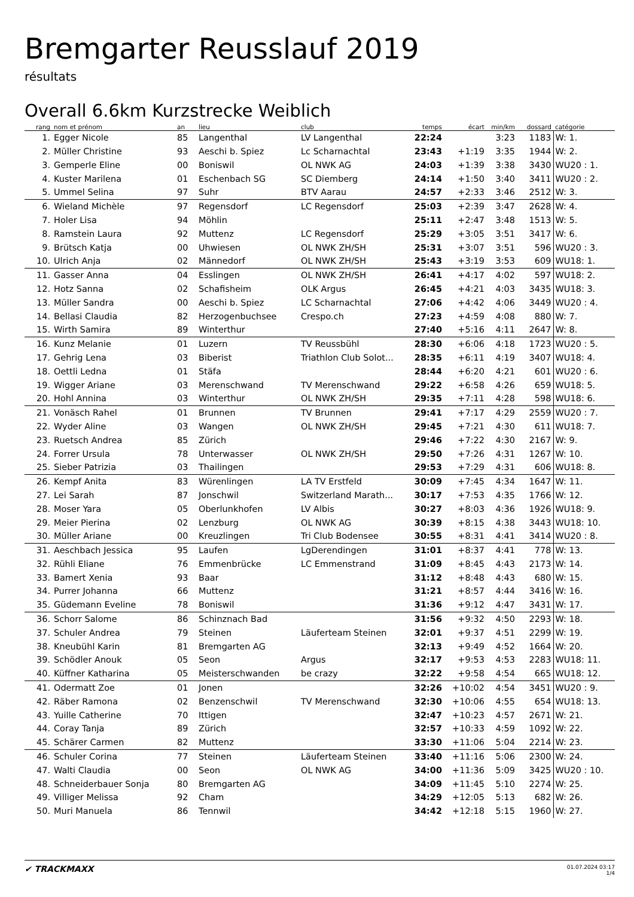Bremgarter Reusslauf 2019
résultats
Overall 6.6km Kurzstrecke Weiblich
| rang | nom et prénom | an | lieu | club | temps | écart | min/km | dossard | catégorie |
| --- | --- | --- | --- | --- | --- | --- | --- | --- | --- |
| 1. | Egger Nicole | 85 | Langenthal | LV Langenthal | 22:24 | | 3:23 | 1183 | W: 1. |
| 2. | Müller Christine | 93 | Aeschi b. Spiez | Lc Scharnachtal | 23:43 | +1:19 | 3:35 | 1944 | W: 2. |
| 3. | Gemperle Eline | 00 | Boniswil | OL NWK AG | 24:03 | +1:39 | 3:38 | 3430 | WU20 : 1. |
| 4. | Kuster Marilena | 01 | Eschenbach SG | SC Diemberg | 24:14 | +1:50 | 3:40 | 3411 | WU20 : 2. |
| 5. | Ummel Selina | 97 | Suhr | BTV Aarau | 24:57 | +2:33 | 3:46 | 2512 | W: 3. |
| 6. | Wieland Michèle | 97 | Regensdorf | LC Regensdorf | 25:03 | +2:39 | 3:47 | 2628 | W: 4. |
| 7. | Holer Lisa | 94 | Möhlin | | 25:11 | +2:47 | 3:48 | 1513 | W: 5. |
| 8. | Ramstein Laura | 92 | Muttenz | LC Regensdorf | 25:29 | +3:05 | 3:51 | 3417 | W: 6. |
| 9. | Brütsch Katja | 00 | Uhwiesen | OL NWK ZH/SH | 25:31 | +3:07 | 3:51 | 596 | WU20 : 3. |
| 10. | Ulrich Anja | 02 | Männedorf | OL NWK ZH/SH | 25:43 | +3:19 | 3:53 | 609 | WU18: 1. |
| 11. | Gasser Anna | 04 | Esslingen | OL NWK ZH/SH | 26:41 | +4:17 | 4:02 | 597 | WU18: 2. |
| 12. | Hotz Sanna | 02 | Schafisheim | OLK Argus | 26:45 | +4:21 | 4:03 | 3435 | WU18: 3. |
| 13. | Müller Sandra | 00 | Aeschi b. Spiez | LC Scharnachtal | 27:06 | +4:42 | 4:06 | 3449 | WU20 : 4. |
| 14. | Bellasi Claudia | 82 | Herzogenbuchsee | Crespo.ch | 27:23 | +4:59 | 4:08 | 880 | W: 7. |
| 15. | Wirth Samira | 89 | Winterthur | | 27:40 | +5:16 | 4:11 | 2647 | W: 8. |
| 16. | Kunz Melanie | 01 | Luzern | TV Reussbühl | 28:30 | +6:06 | 4:18 | 1723 | WU20 : 5. |
| 17. | Gehrig Lena | 03 | Biberist | Triathlon Club Solot... | 28:35 | +6:11 | 4:19 | 3407 | WU18: 4. |
| 18. | Oettli Ledna | 01 | Stäfa | | 28:44 | +6:20 | 4:21 | 601 | WU20 : 6. |
| 19. | Wigger Ariane | 03 | Merenschwand | TV Merenschwand | 29:22 | +6:58 | 4:26 | 659 | WU18: 5. |
| 20. | Hohl Annina | 03 | Winterthur | OL NWK ZH/SH | 29:35 | +7:11 | 4:28 | 598 | WU18: 6. |
| 21. | Vonäsch Rahel | 01 | Brunnen | TV Brunnen | 29:41 | +7:17 | 4:29 | 2559 | WU20 : 7. |
| 22. | Wyder Aline | 03 | Wangen | OL NWK ZH/SH | 29:45 | +7:21 | 4:30 | 611 | WU18: 7. |
| 23. | Ruetsch Andrea | 85 | Zürich | | 29:46 | +7:22 | 4:30 | 2167 | W: 9. |
| 24. | Forrer Ursula | 78 | Unterwasser | OL NWK ZH/SH | 29:50 | +7:26 | 4:31 | 1267 | W: 10. |
| 25. | Sieber Patrizia | 03 | Thailingen | | 29:53 | +7:29 | 4:31 | 606 | WU18: 8. |
| 26. | Kempf Anita | 83 | Würenlingen | LA TV Erstfeld | 30:09 | +7:45 | 4:34 | 1647 | W: 11. |
| 27. | Lei Sarah | 87 | Jonschwil | Switzerland Marath... | 30:17 | +7:53 | 4:35 | 1766 | W: 12. |
| 28. | Moser Yara | 05 | Oberlunkhofen | LV Albis | 30:27 | +8:03 | 4:36 | 1926 | WU18: 9. |
| 29. | Meier Pierina | 02 | Lenzburg | OL NWK AG | 30:39 | +8:15 | 4:38 | 3443 | WU18: 10. |
| 30. | Müller Ariane | 00 | Kreuzlingen | Tri Club Bodensee | 30:55 | +8:31 | 4:41 | 3414 | WU20 : 8. |
| 31. | Aeschbach Jessica | 95 | Laufen | LgDerendingen | 31:01 | +8:37 | 4:41 | 778 | W: 13. |
| 32. | Rühli Eliane | 76 | Emmenbrücke | LC Emmenstrand | 31:09 | +8:45 | 4:43 | 2173 | W: 14. |
| 33. | Bamert Xenia | 93 | Baar | | 31:12 | +8:48 | 4:43 | 680 | W: 15. |
| 34. | Purrer Johanna | 66 | Muttenz | | 31:21 | +8:57 | 4:44 | 3416 | W: 16. |
| 35. | Güdemann Eveline | 78 | Boniswil | | 31:36 | +9:12 | 4:47 | 3431 | W: 17. |
| 36. | Schorr Salome | 86 | Schinznach Bad | | 31:56 | +9:32 | 4:50 | 2293 | W: 18. |
| 37. | Schuler Andrea | 79 | Steinen | Läuferteam Steinen | 32:01 | +9:37 | 4:51 | 2299 | W: 19. |
| 38. | Kneubühl Karin | 81 | Bremgarten AG | | 32:13 | +9:49 | 4:52 | 1664 | W: 20. |
| 39. | Schödler Anouk | 05 | Seon | Argus | 32:17 | +9:53 | 4:53 | 2283 | WU18: 11. |
| 40. | Küffner Katharina | 05 | Meisterschwanden | be crazy | 32:22 | +9:58 | 4:54 | 665 | WU18: 12. |
| 41. | Odermatt Zoe | 01 | Jonen | | 32:26 | +10:02 | 4:54 | 3451 | WU20 : 9. |
| 42. | Räber Ramona | 02 | Benzenschwil | TV Merenschwand | 32:30 | +10:06 | 4:55 | 654 | WU18: 13. |
| 43. | Yuille Catherine | 70 | Ittigen | | 32:47 | +10:23 | 4:57 | 2671 | W: 21. |
| 44. | Coray Tanja | 89 | Zürich | | 32:57 | +10:33 | 4:59 | 1092 | W: 22. |
| 45. | Schärer Carmen | 82 | Muttenz | | 33:30 | +11:06 | 5:04 | 2214 | W: 23. |
| 46. | Schuler Corina | 77 | Steinen | Läuferteam Steinen | 33:40 | +11:16 | 5:06 | 2300 | W: 24. |
| 47. | Walti Claudia | 00 | Seon | OL NWK AG | 34:00 | +11:36 | 5:09 | 3425 | WU20 : 10. |
| 48. | Schneiderbauer Sonja | 80 | Bremgarten AG | | 34:09 | +11:45 | 5:10 | 2274 | W: 25. |
| 49. | Villiger Melissa | 92 | Cham | | 34:29 | +12:05 | 5:13 | 682 | W: 26. |
| 50. | Muri Manuela | 86 | Tennwil | | 34:42 | +12:18 | 5:15 | 1960 | W: 27. |
✔ TRACKMAXX
01.07.2024 03:17
1/4